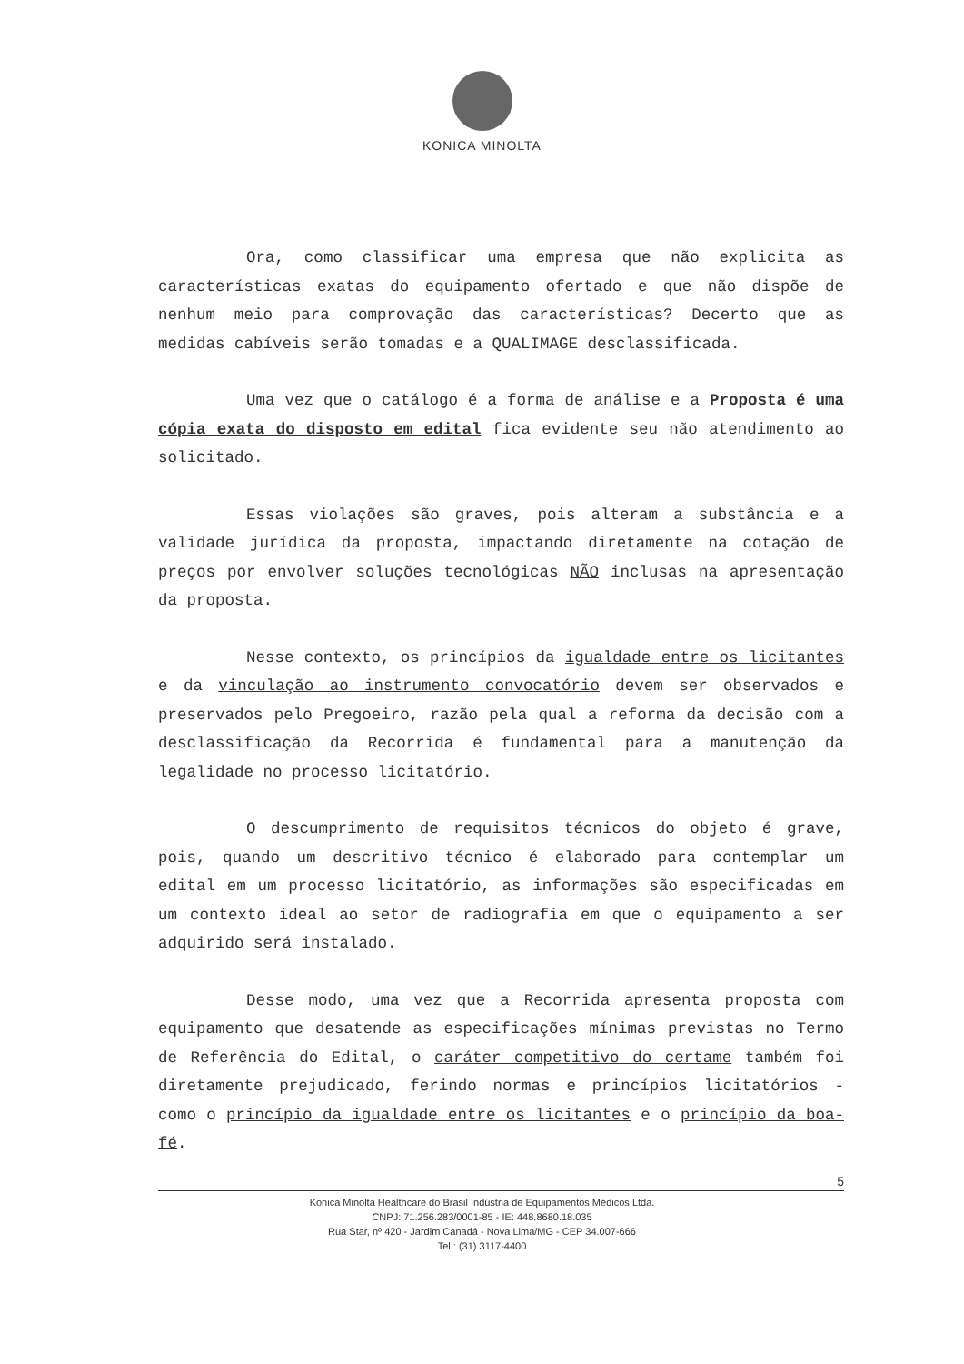KONICA MINOLTA
Ora, como classificar uma empresa que não explicita as características exatas do equipamento ofertado e que não dispõe de nenhum meio para comprovação das características? Decerto que as medidas cabíveis serão tomadas e a QUALIMAGE desclassificada.
Uma vez que o catálogo é a forma de análise e a Proposta é uma cópia exata do disposto em edital fica evidente seu não atendimento ao solicitado.
Essas violações são graves, pois alteram a substância e a validade jurídica da proposta, impactando diretamente na cotação de preços por envolver soluções tecnológicas NÃO inclusas na apresentação da proposta.
Nesse contexto, os princípios da igualdade entre os licitantes e da vinculação ao instrumento convocatório devem ser observados e preservados pelo Pregoeiro, razão pela qual a reforma da decisão com a desclassificação da Recorrida é fundamental para a manutenção da legalidade no processo licitatório.
O descumprimento de requisitos técnicos do objeto é grave, pois, quando um descritivo técnico é elaborado para contemplar um edital em um processo licitatório, as informações são especificadas em um contexto ideal ao setor de radiografia em que o equipamento a ser adquirido será instalado.
Desse modo, uma vez que a Recorrida apresenta proposta com equipamento que desatende as especificações mínimas previstas no Termo de Referência do Edital, o caráter competitivo do certame também foi diretamente prejudicado, ferindo normas e princípios licitatórios - como o princípio da igualdade entre os licitantes e o princípio da boa-fé.
5
Konica Minolta Healthcare do Brasil Indústria de Equipamentos Médicos Ltda.
CNPJ: 71.256.283/0001-85 - IE: 448.8680.18.035
Rua Star, nº 420 - Jardim Canadá - Nova Lima/MG - CEP 34.007-666
Tel.: (31) 3117-4400